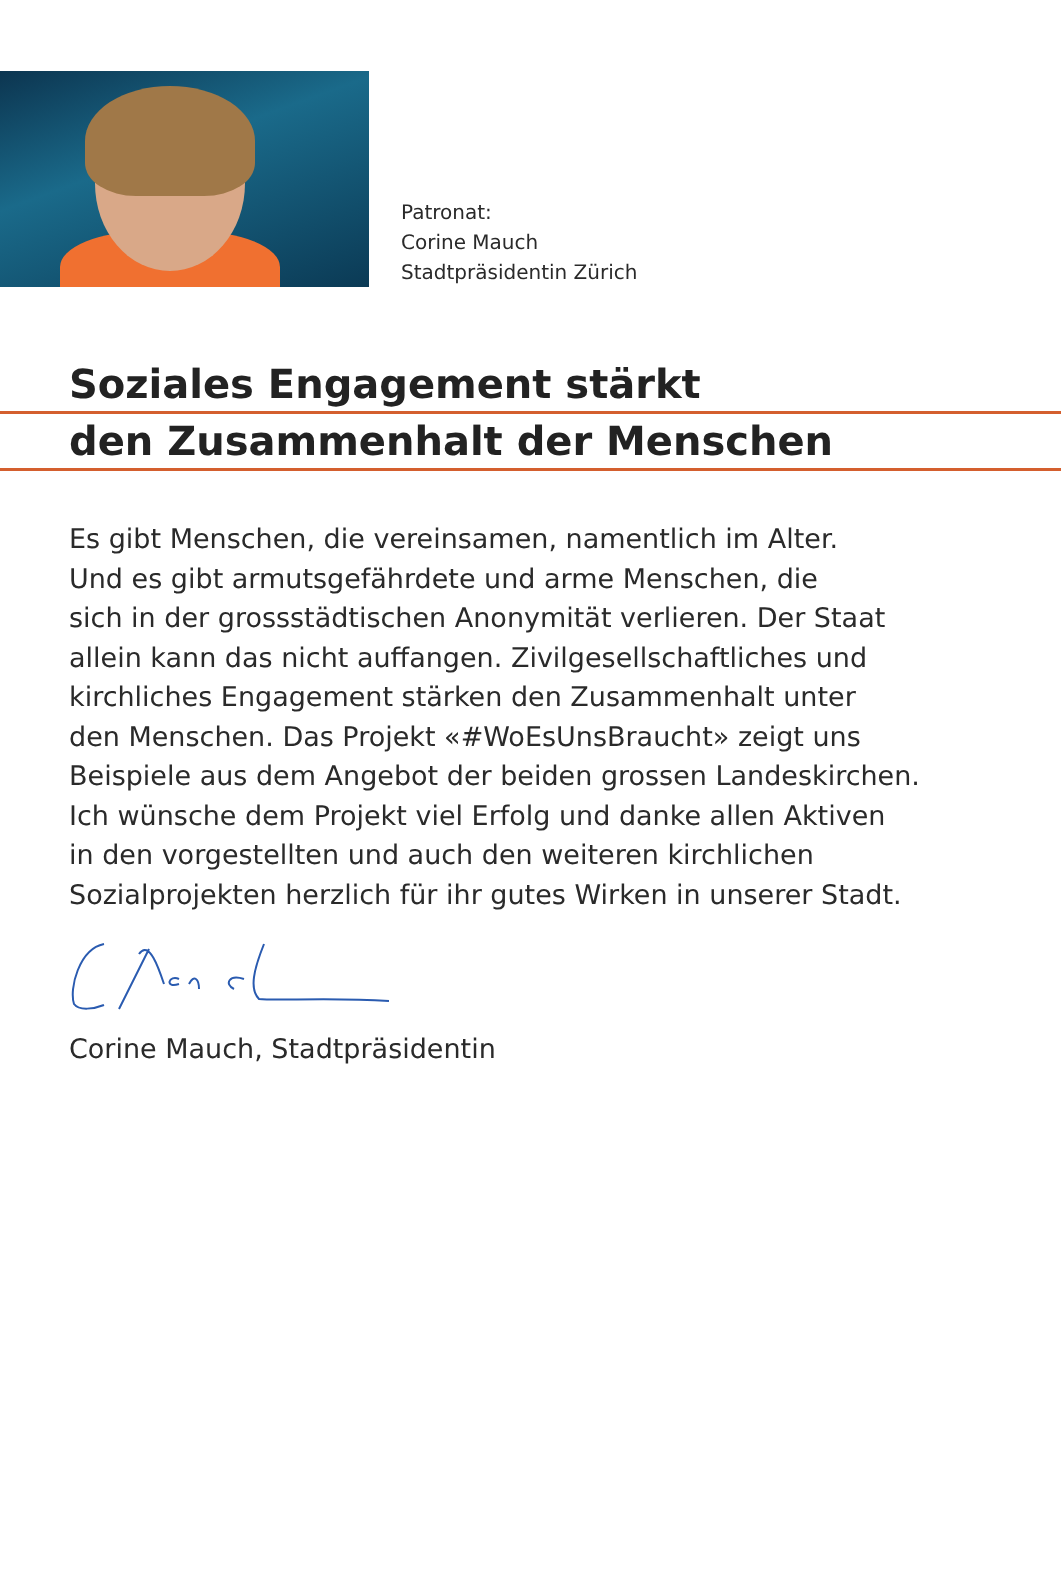Patronat:
Corine Mauch
Stadtpräsidentin Zürich
Soziales Engagement stärkt
den Zusammenhalt der Menschen
Es gibt Menschen, die vereinsamen, namentlich im Alter.
Und es gibt armutsgefährdete und arme Menschen, die
sich in der grossstädtischen Anonymität verlieren. Der Staat
allein kann das nicht auffangen. Zivilgesellschaftliches und
kirchliches Engagement stärken den Zusammenhalt unter
den Menschen. Das Projekt «#WoEsUnsBraucht» zeigt uns
Beispiele aus dem Angebot der beiden grossen Landeskirchen.
Ich wünsche dem Projekt viel Erfolg und danke allen Aktiven
in den vorgestellten und auch den weiteren kirchlichen
Sozialprojekten herzlich für ihr gutes Wirken in unserer Stadt.
Corine Mauch, Stadtpräsidentin